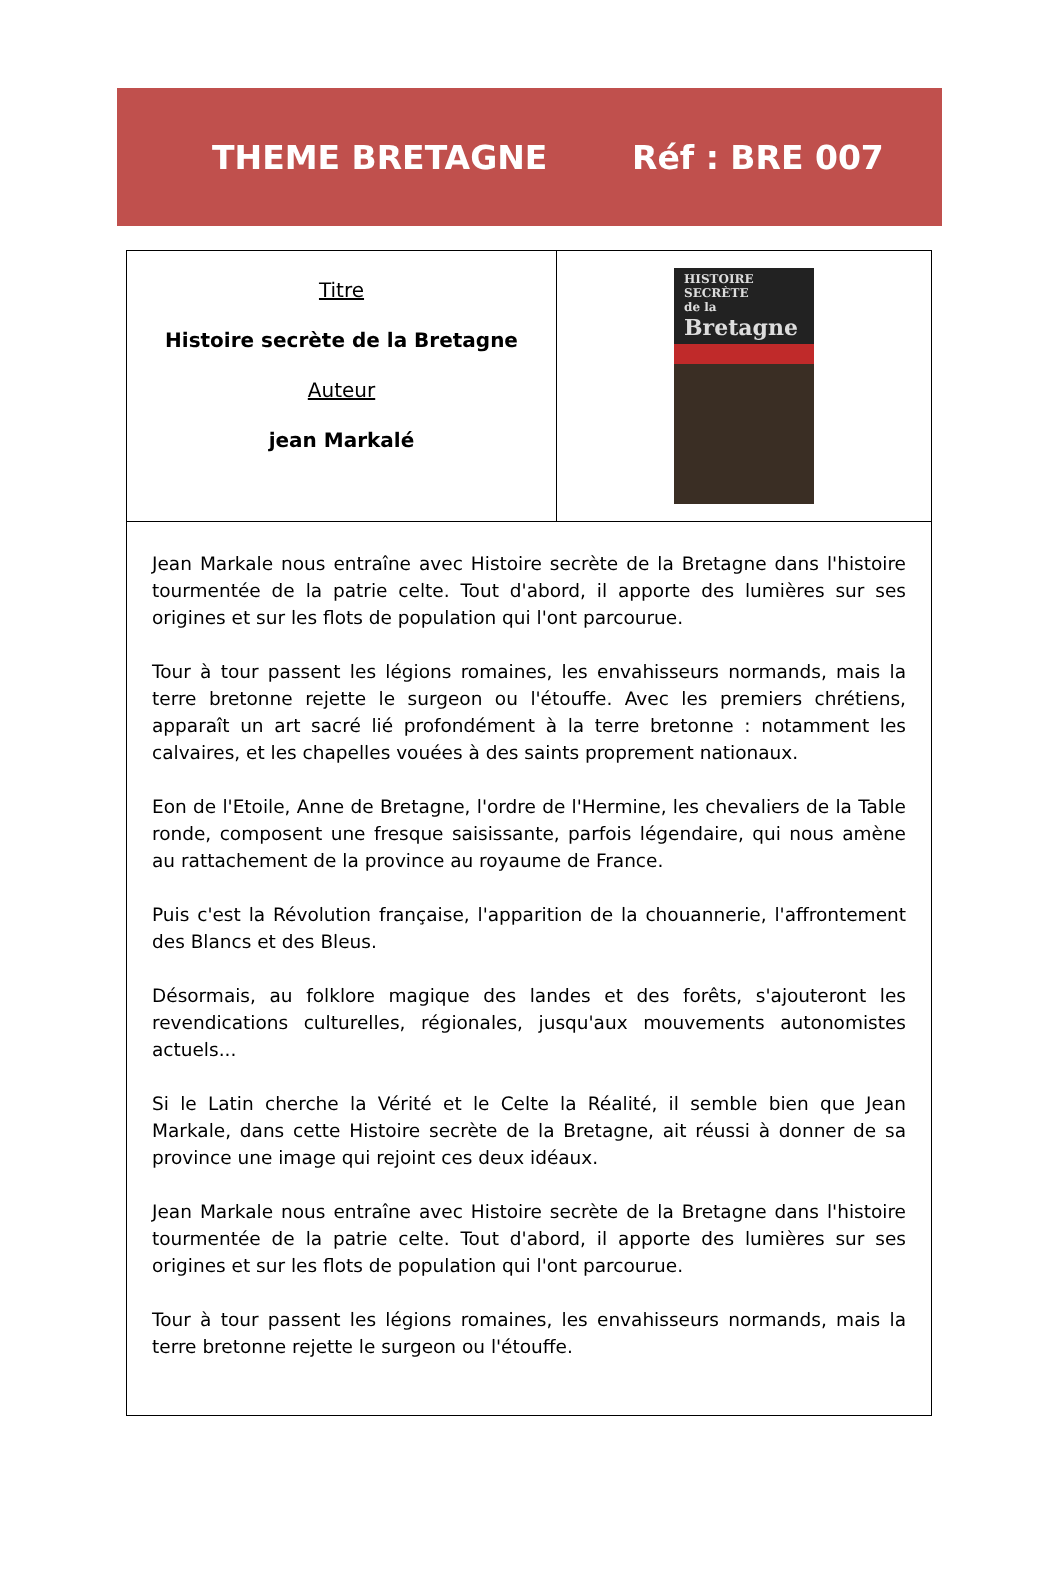THEME BRETAGNE Réf : BRE 007
| Titre Histoire secrète de la Bretagne Auteur jean Markalé | HISTOIRE SECRÈTE de la Bretagne |
| Jean Markale nous entraîne avec Histoire secrète de la Bretagne dans l'histoire tourmentée de la patrie celte. Tout d'abord, il apporte des lumières sur ses origines et sur les flots de population qui l'ont parcourue. Tour à tour passent les légions romaines, les envahisseurs normands, mais la terre bretonne rejette le surgeon ou l'étouffe. Avec les premiers chrétiens, apparaît un art sacré lié profondément à la terre bretonne : notamment les calvaires, et les chapelles vouées à des saints proprement nationaux. Eon de l'Etoile, Anne de Bretagne, l'ordre de l'Hermine, les chevaliers de la Table ronde, composent une fresque saisissante, parfois légendaire, qui nous amène au rattachement de la province au royaume de France. Puis c'est la Révolution française, l'apparition de la chouannerie, l'affrontement des Blancs et des Bleus. Désormais, au folklore magique des landes et des forêts, s'ajouteront les revendications culturelles, régionales, jusqu'aux mouvements autonomistes actuels... Si le Latin cherche la Vérité et le Celte la Réalité, il semble bien que Jean Markale, dans cette Histoire secrète de la Bretagne, ait réussi à donner de sa province une image qui rejoint ces deux idéaux. Jean Markale nous entraîne avec Histoire secrète de la Bretagne dans l'histoire tourmentée de la patrie celte. Tout d'abord, il apporte des lumières sur ses origines et sur les flots de population qui l'ont parcourue. Tour à tour passent les légions romaines, les envahisseurs normands, mais la terre bretonne rejette le surgeon ou l'étouffe. | |